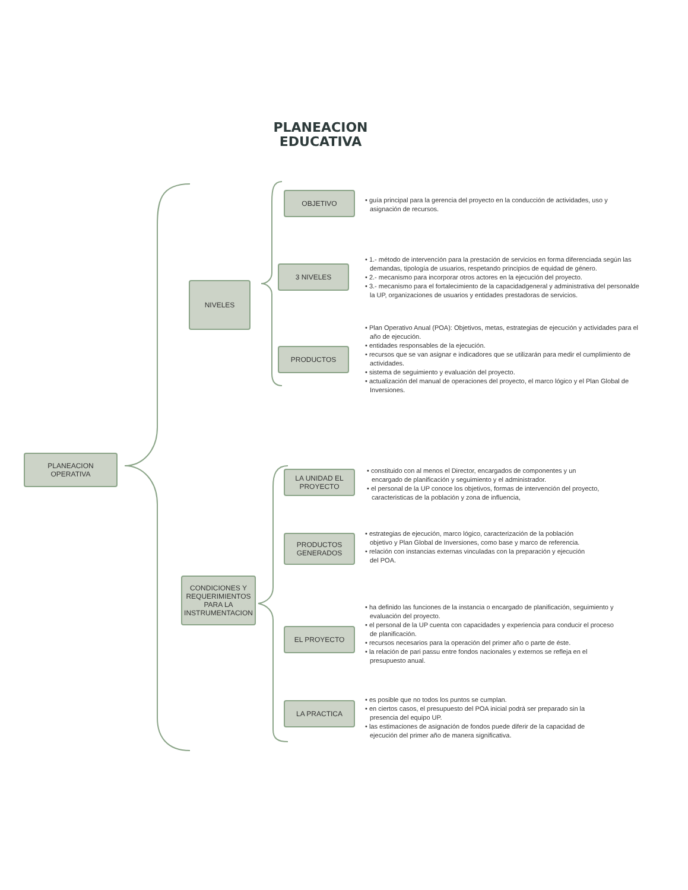PLANEACION
EDUCATIVA
PLANEACION
OPERATIVA
NIVELES
CONDICIONES Y REQUERIMIENTOS PARA LA INSTRUMENTACION
OBJETIVO
• guía principal para la gerencia del proyecto en la conducción de actividades, uso y asignación de recursos.
3 NIVELES
• 1.- método de intervención para la prestación de servicios en forma diferenciada según las demandas, tipología de usuarios, respetando principios de equidad de género.
• 2.- mecanismo para incorporar otros actores en la ejecución del proyecto.
• 3.- mecanismo para el fortalecimiento de la capacidadgeneral y administrativa del personalde la UP, organizaciones de usuarios y entidades prestadoras de servicios.
PRODUCTOS
• Plan Operativo Anual (POA): Objetivos, metas, estrategias de ejecución y actividades para el año de ejecución.
• entidades responsables de la ejecución.
• recursos que se van asignar e indicadores que se utilizarán para medir el cumplimiento de actividades.
• sistema de seguimiento y evaluación del proyecto.
• actualización del manual de operaciones del proyecto, el marco lógico y el Plan Global de Inversiones.
LA UNIDAD EL PROYECTO
• constituido con al menos el Director, encargados de componentes y un encargado de planificación y seguimiento y el administrador.
• el personal de la UP conoce los objetivos, formas de intervención del proyecto, caracteristicas de la población y zona de influencia,
PRODUCTOS GENERADOS
• estrategias de ejecución, marco lógico, caracterización de la población objetivo y Plan Global de Inversiones, como base y marco de referencia.
• relación con instancias externas vinculadas con la preparación y ejecución del POA.
EL PROYECTO
• ha definido las funciones de la instancia o encargado de planificación, seguimiento y evaluación del proyecto.
• el personal de la UP cuenta con capacidades y experiencia para conducir el proceso de planificación.
• recursos necesarios para la operación del primer año o parte de éste.
• la relación de pari passu entre fondos nacionales y externos se refleja en el presupuesto anual.
LA PRACTICA
• es posible que no todos los puntos se cumplan.
• en ciertos casos, el presupuesto del POA inicial podrá ser preparado sin la presencia del equipo UP.
• las estimaciones de asignación de fondos puede diferir de la capacidad de ejecución del primer año de manera significativa.